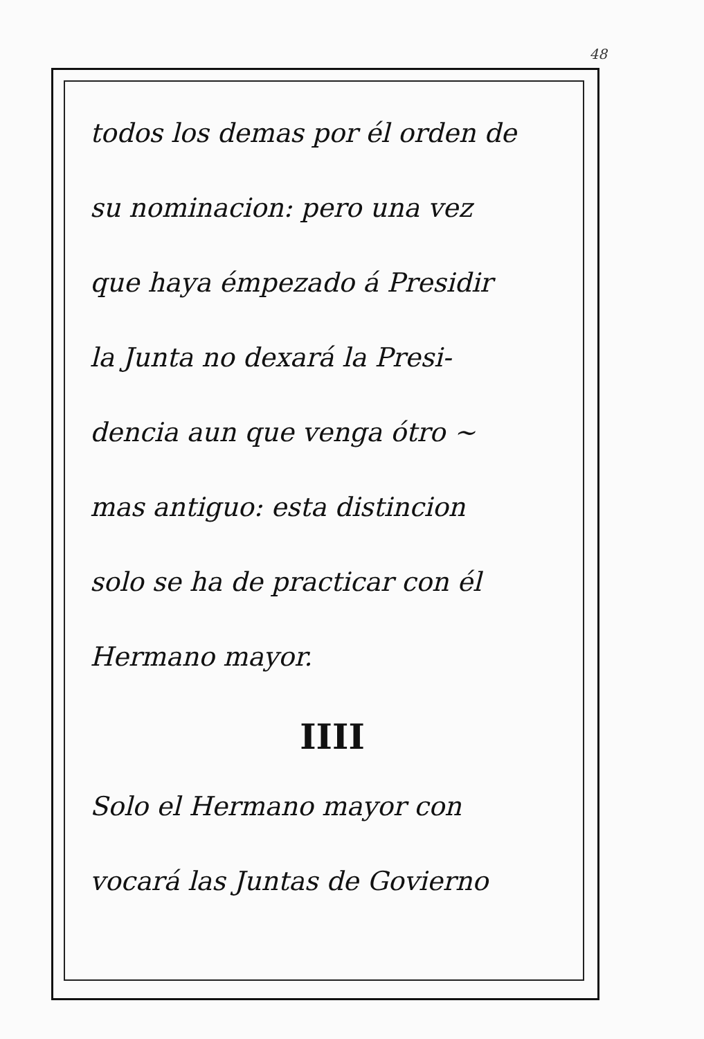48
todos los demas por él orden de
su nominacion: pero una vez
que haya émpezado á Presidir
la Junta no dexará la Presi-
dencia aun que venga ótro ~
mas antiguo: esta distincion
solo se ha de practicar con él
Hermano mayor.
IIII
Solo el Hermano mayor con
vocará las Juntas de Govierno